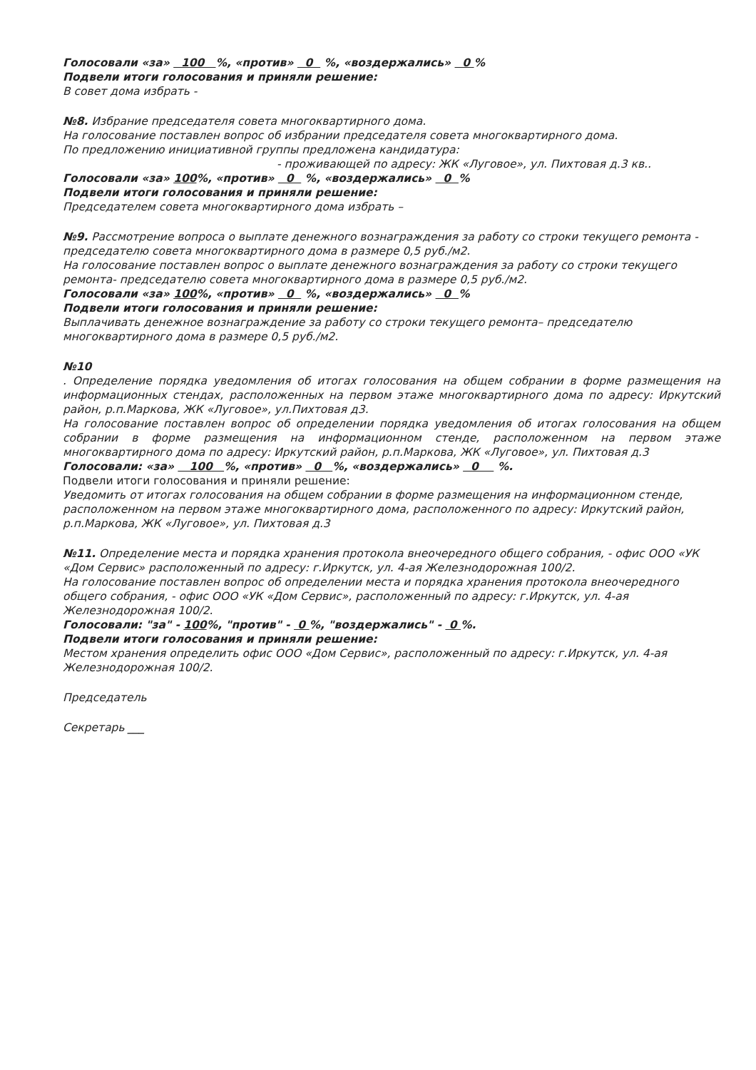Голосовали «за» 100 %, «против» 0 %, «воздержались» 0 %
Подвели итоги голосования и приняли решение:
В совет дома избрать -
№8. Избрание председателя совета многоквартирного дома.
На голосование поставлен вопрос об избрании председателя совета многоквартирного дома.
По предложению инициативной группы предложена кандидатура:
- проживающей по адресу: ЖК «Луговое», ул. Пихтовая д.3 кв..
Голосовали «за» 100%, «против» 0 %, «воздержались» 0 %
Подвели итоги голосования и приняли решение:
Председателем совета многоквартирного дома избрать –
№9. Рассмотрение вопроса о выплате денежного вознаграждения за работу со строки текущего ремонта - председателю совета многоквартирного дома в размере 0,5 руб./м2.
На голосование поставлен вопрос о выплате денежного вознаграждения за работу со строки текущего ремонта- председателю совета многоквартирного дома в размере 0,5 руб./м2.
Голосовали «за» 100%, «против» 0 %, «воздержались» 0 %
Подвели итоги голосования и приняли решение:
Выплачивать денежное вознаграждение за работу со строки текущего ремонта– председателю многоквартирного дома в размере 0,5 руб./м2.
№10
. Определение порядка уведомления об итогах голосования на общем собрании в форме размещения на информационных стендах, расположенных на первом этаже многоквартирного дома по адресу: Иркутский район, р.п.Маркова, ЖК «Луговое», ул.Пихтовая д3.
На голосование поставлен вопрос об определении порядка уведомления об итогах голосования на общем собрании в форме размещения на информационном стенде, расположенном на первом этаже многоквартирного дома по адресу: Иркутский район, р.п.Маркова, ЖК «Луговое», ул. Пихтовая д.3
Голосовали: «за» 100 %, «против» 0 %, «воздержались» 0 %.
Подвели итоги голосования и приняли решение:
Уведомить от итогах голосования на общем собрании в форме размещения на информационном стенде, расположенном на первом этаже многоквартирного дома, расположенного по адресу: Иркутский район, р.п.Маркова, ЖК «Луговое», ул. Пихтовая д.3
№11. Определение места и порядка хранения протокола внеочередного общего собрания, - офис ООО «УК «Дом Сервис» расположенный по адресу: г.Иркутск, ул. 4-ая Железнодорожная 100/2.
На голосование поставлен вопрос об определении места и порядка хранения протокола внеочередного общего собрания, - офис ООО «УК «Дом Сервис», расположенный по адресу: г.Иркутск, ул. 4-ая Железнодорожная 100/2.
Голосовали: "за" - 100%, "против" - 0 %, "воздержались" - 0 %.
Подвели итоги голосования и приняли решение:
Местом хранения определить офис ООО «Дом Сервис», расположенный по адресу: г.Иркутск, ул. 4-ая Железнодорожная 100/2.
Председатель
Секретарь ___